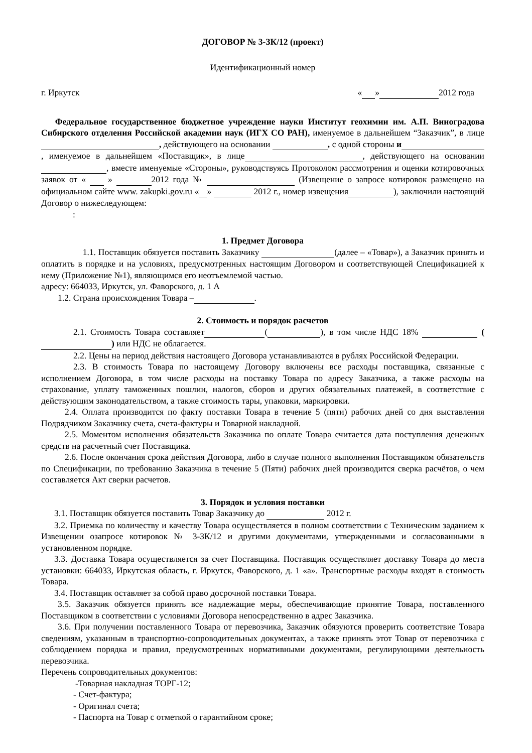ДОГОВОР № 3-ЗК/12 (проект)
Идентификационный номер
г. Иркутск « » 2012 года
Федеральное государственное бюджетное учреждение науки Институт геохимии им. А.П. Виноградова Сибирского отделения Российской академии наук (ИГХ СО РАН), именуемое в дальнейшем “Заказчик”, в лице , действующего на основании , с одной стороны и , именуемое в дальнейшем «Поставщик», в лице , действующего на основании , вместе именуемые «Стороны», руководствуясь Протоколом рассмотрения и оценки котировочных заявок от « » 2012 года № (Извещение о запросе котировок размещено на официальном сайте www. zakupki.gov.ru « » 2012 г., номер извещения ), заключили настоящий Договор о нижеследующем:
:
1. Предмет Договора
1.1. Поставщик обязуется поставить Заказчику (далее – «Товар»), а Заказчик принять и оплатить в порядке и на условиях, предусмотренных настоящим Договором и соответствующей Спецификацией к нему (Приложение №1), являющимся его неотъемлемой частью.
адресу: 664033, Иркутск, ул. Фаворского, д. 1 А
1.2. Страна происхождения Товара – .
2. Стоимость и порядок расчетов
2.1. Стоимость Товара составляет ( ), в том числе НДС 18% ( ) или НДС не облагается.
2.2. Цены на период действия настоящего Договора устанавливаются в рублях Российской Федерации.
2.3. В стоимость Товара по настоящему Договору включены все расходы поставщика, связанные с исполнением Договора, в том числе расходы на поставку Товара по адресу Заказчика, а также расходы на страхование, уплату таможенных пошлин, налогов, сборов и других обязательных платежей, в соответствие с действующим законодательством, а также стоимость тары, упаковки, маркировки.
2.4. Оплата производится по факту поставки Товара в течение 5 (пяти) рабочих дней со дня выставления Подрядчиком Заказчику счета, счета-фактуры и Товарной накладной.
2.5. Моментом исполнения обязательств Заказчика по оплате Товара считается дата поступления денежных средств на расчетный счет Поставщика.
2.6. После окончания срока действия Договора, либо в случае полного выполнения Поставщиком обязательств по Спецификации, по требованию Заказчика в течение 5 (Пяти) рабочих дней производится сверка расчётов, о чем составляется Акт сверки расчетов.
3. Порядок и условия поставки
3.1. Поставщик обязуется поставить Товар Заказчику до 2012 г.
3.2. Приемка по количеству и качеству Товара осуществляется в полном соответствии с Техническим заданием к Извещении озапросе котировок № 3-ЗК/12 и другими документами, утвержденными и согласованными в установленном порядке.
3.3. Доставка Товара осуществляется за счет Поставщика. Поставщик осуществляет доставку Товара до места установки: 664033, Иркутская область, г. Иркутск, Фаворского, д. 1 «а». Транспортные расходы входят в стоимость Товара.
3.4. Поставщик оставляет за собой право досрочной поставки Товара.
3.5. Заказчик обязуется принять все надлежащие меры, обеспечивающие принятие Товара, поставленного Поставщиком в соответствии с условиями Договора непосредственно в адрес Заказчика.
3.6. При получении поставленного Товара от перевозчика, Заказчик обязуются проверить соответствие Товара сведениям, указанным в транспортно-сопроводительных документах, а также принять этот Товар от перевозчика с соблюдением порядка и правил, предусмотренных нормативными документами, регулирующими деятельность перевозчика.
Перечень сопроводительных документов:
-Товарная накладная ТОРГ-12;
- Счет-фактура;
- Оригинал счета;
- Паспорта на Товар с отметкой о гарантийном сроке;